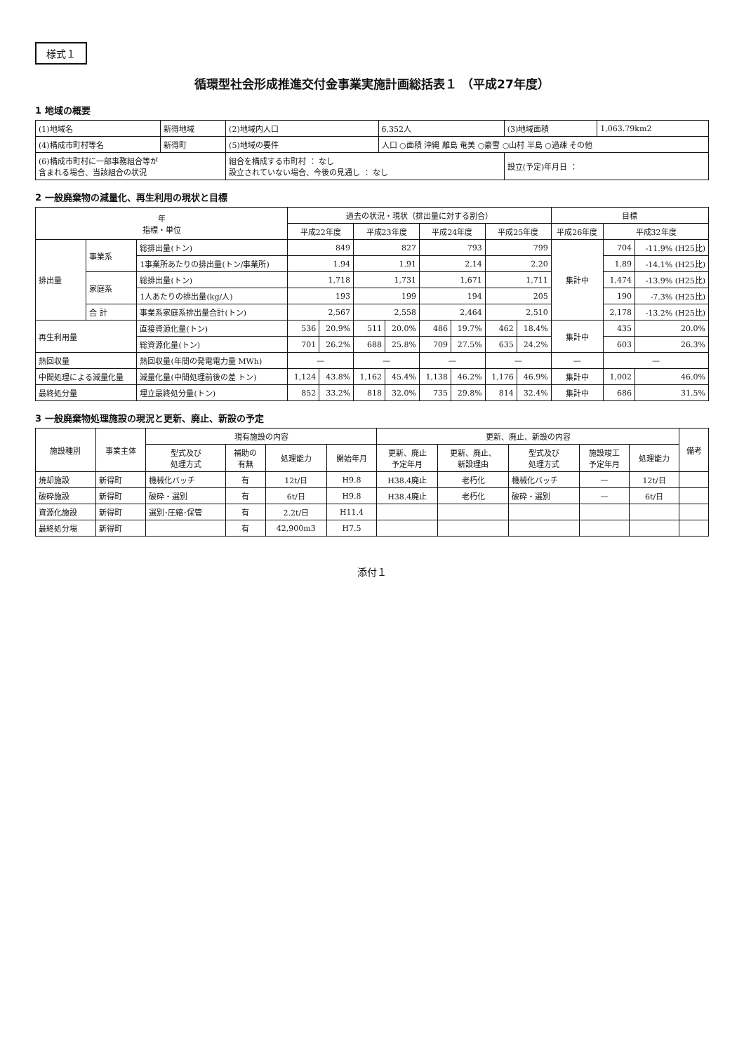様式１
循環型社会形成推進交付金事業実施計画総括表１ （平成27年度）
1 地域の概要
| (1)地域名 | 新得地域 | (2)地域内人口 | 6,352人 | (3)地域面積 | 1,063.79km2 |
| (4)構成市町村等名 | 新得町 | (5)地域の要件 | 人口 ○面積 沖縄 離島 奄美 ○豪雪 ○山村 半島 ○過疎 その他 | | |
| (6)構成市町村に一部事務組合等が 含まれる場合、当該組合の状況 | | 組合を構成する市町村 ： なし 設立されていない場合、今後の見通し ： なし | | 設立(予定)年月日 ： | |
2 一般廃棄物の減量化、再生利用の現状と目標
| 年 指標・単位 | | | 過去の状況・現状（排出量に対する割合） | | | | | | | | 目標 | | |
| --- | --- | --- | --- | --- | --- | --- | --- | --- | --- | --- | --- | --- | --- |
| | | | 平成22年度 | | 平成23年度 | | 平成24年度 | | 平成25年度 | | 平成26年度 | 平成32年度 | |
| 排出量 | 事業系 | 総排出量(トン) | 849 | | 827 | | 793 | | 799 | | 集計中 | 704 | -11.9% (H25比) |
| | | 1事業所あたりの排出量(トン/事業所) | 1.94 | | 1.91 | | 2.14 | | 2.20 | | | 1.89 | -14.1% (H25比) |
| | 家庭系 | 総排出量(トン) | 1,718 | | 1,731 | | 1,671 | | 1,711 | | | 1,474 | -13.9% (H25比) |
| | | 1人あたりの排出量(kg/人) | 193 | | 199 | | 194 | | 205 | | | 190 | -7.3% (H25比) |
| | 合 計 | 事業系家庭系排出量合計(トン) | 2,567 | | 2,558 | | 2,464 | | 2,510 | | | 2,178 | -13.2% (H25比) |
| 再生利用量 | | 直接資源化量(トン) | 536 | 20.9% | 511 | 20.0% | 486 | 19.7% | 462 | 18.4% | 集計中 | 435 | 20.0% |
| | | 総資源化量(トン) | 701 | 26.2% | 688 | 25.8% | 709 | 27.5% | 635 | 24.2% | | 603 | 26.3% |
| 熱回収量 | | 熱回収量(年間の発電電力量 MWh) | — | | — | | — | | — | | — | — | |
| 中間処理による減量化量 | | 減量化量(中間処理前後の差 トン) | 1,124 | 43.8% | 1,162 | 45.4% | 1,138 | 46.2% | 1,176 | 46.9% | 集計中 | 1,002 | 46.0% |
| 最終処分量 | | 埋立最終処分量(トン) | 852 | 33.2% | 818 | 32.0% | 735 | 29.8% | 814 | 32.4% | 集計中 | 686 | 31.5% |
3 一般廃棄物処理施設の現況と更新、廃止、新設の予定
| 施設種別 | 事業主体 | 現有施設の内容 | | | | 更新、廃止、新設の内容 | | | | | 備考 |
| --- | --- | --- | --- | --- | --- | --- | --- | --- | --- | --- | --- |
| | | 型式及び 処理方式 | 補助の 有無 | 処理能力 | 開始年月 | 更新、廃止 予定年月 | 更新、廃止、 新設理由 | 型式及び 処理方式 | 施設竣工 予定年月 | 処理能力 | |
| 焼却施設 | 新得町 | 機械化バッチ | 有 | 12t/日 | H9.8 | H38.4廃止 | 老朽化 | 機械化バッチ | — | 12t/日 | |
| 破砕施設 | 新得町 | 破砕・選別 | 有 | 6t/日 | H9.8 | H38.4廃止 | 老朽化 | 破砕・選別 | — | 6t/日 | |
| 資源化施設 | 新得町 | 選別･圧縮･保管 | 有 | 2.2t/日 | H11.4 | | | | | | |
| 最終処分場 | 新得町 | | 有 | 42,900m3 | H7.5 | | | | | | |
添付１